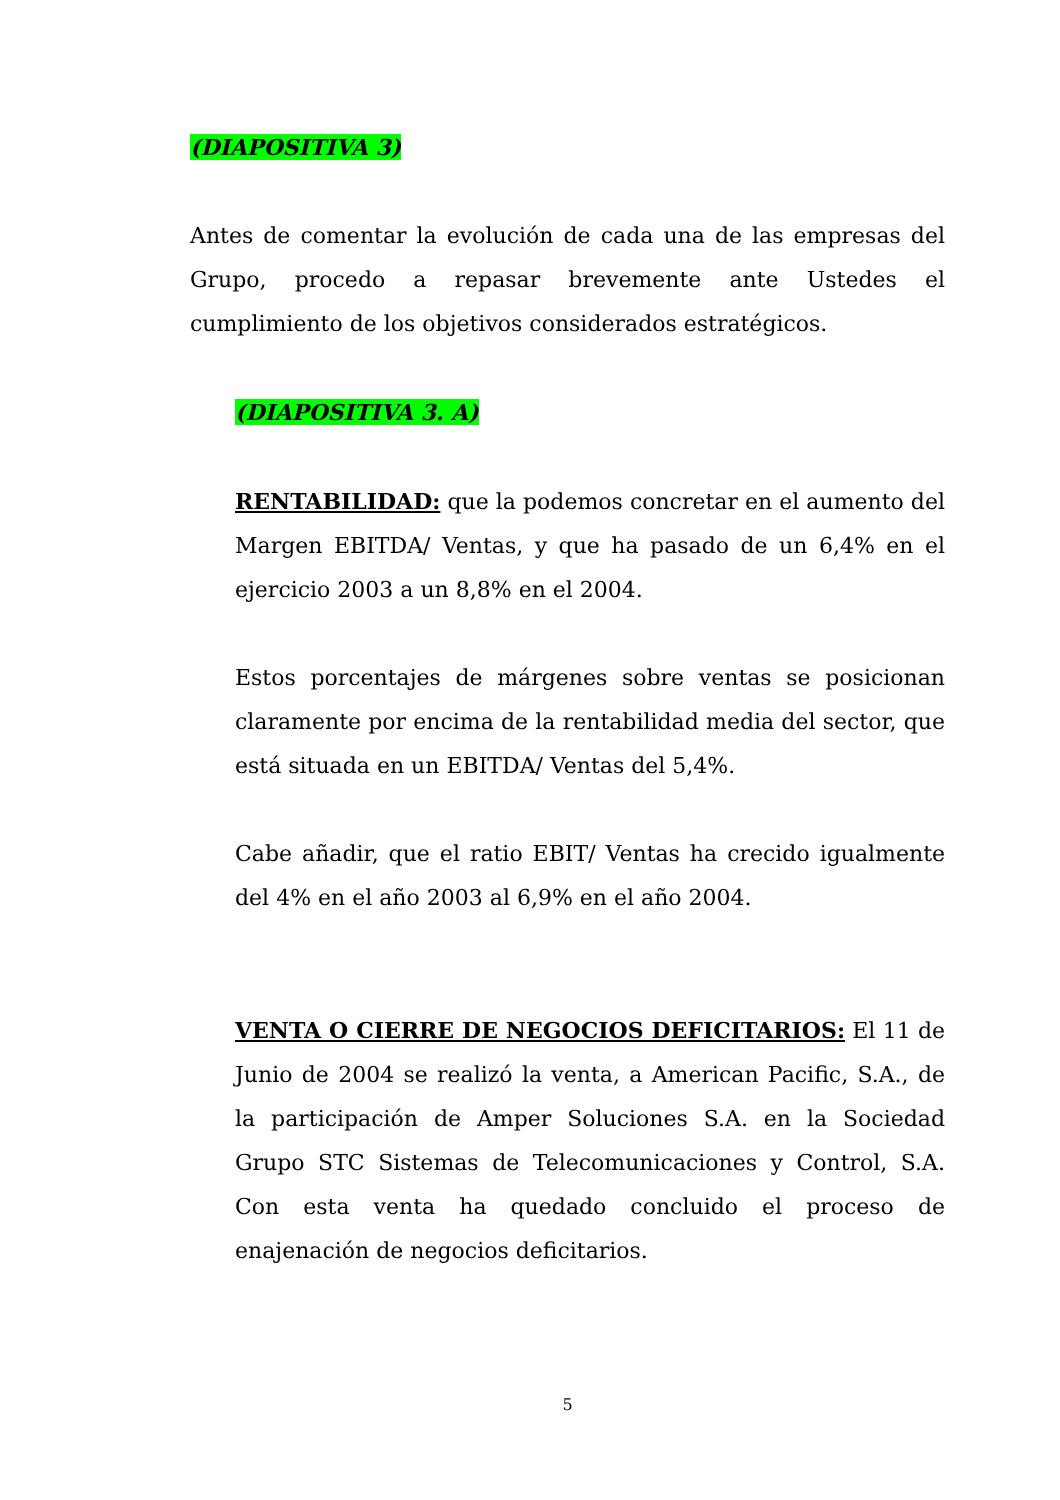(DIAPOSITIVA 3)
Antes de comentar la evolución de cada una de las empresas del Grupo, procedo a repasar brevemente ante Ustedes el cumplimiento de los objetivos considerados estratégicos.
(DIAPOSITIVA 3. A)
RENTABILIDAD: que la podemos concretar en el aumento del Margen EBITDA/ Ventas, y que ha pasado de un 6,4% en el ejercicio 2003 a un 8,8% en el 2004.
Estos porcentajes de márgenes sobre ventas se posicionan claramente por encima de la rentabilidad media del sector, que está situada en un EBITDA/ Ventas del 5,4%.
Cabe añadir, que el ratio EBIT/ Ventas ha crecido igualmente del 4% en el año 2003 al 6,9% en el año 2004.
VENTA O CIERRE DE NEGOCIOS DEFICITARIOS: El 11 de Junio de 2004 se realizó la venta, a American Pacific, S.A., de la participación de Amper Soluciones S.A. en la Sociedad Grupo STC Sistemas de Telecomunicaciones y Control, S.A. Con esta venta ha quedado concluido el proceso de enajenación de negocios deficitarios.
5